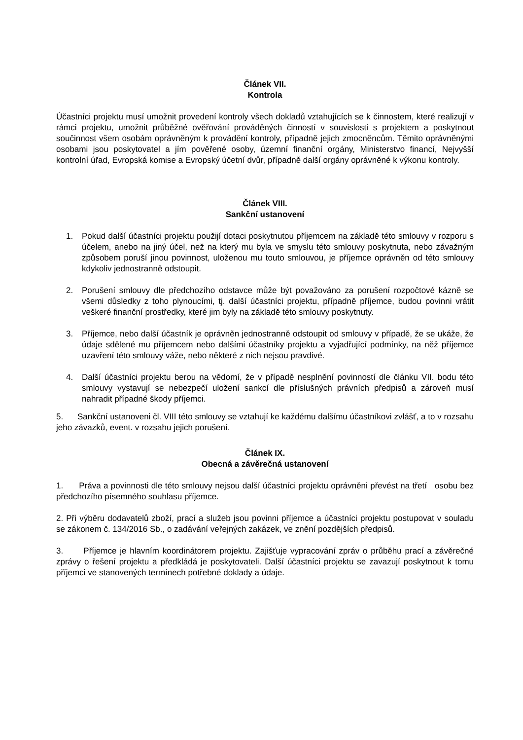Článek VII.
Kontrola
Účastníci projektu musí umožnit provedení kontroly všech dokladů vztahujících se k činnostem, které realizují v rámci projektu, umožnit průběžné ověřování prováděných činností v souvislosti s projektem a poskytnout součinnost všem osobám oprávněným k provádění kontroly, případně jejich zmocněncům. Těmito oprávněnými osobami jsou poskytovatel a jím pověřené osoby, územní finanční orgány, Ministerstvo financí, Nejvyšší kontrolní úřad, Evropská komise a Evropský účetní dvůr, případně další orgány oprávněné k výkonu kontroly.
Článek VIII.
Sankční ustanovení
1. Pokud další účastníci projektu použijí dotaci poskytnutou příjemcem na základě této smlouvy v rozporu s účelem, anebo na jiný účel, než na který mu byla ve smyslu této smlouvy poskytnuta, nebo závažným způsobem poruší jinou povinnost, uloženou mu touto smlouvou, je příjemce oprávněn od této smlouvy kdykoliv jednostranně odstoupit.
2. Porušení smlouvy dle předchozího odstavce může být považováno za porušení rozpočtové kázně se všemi důsledky z toho plynoucími, tj. další účastníci projektu, případně příjemce, budou povinni vrátit veškeré finanční prostředky, které jim byly na základě této smlouvy poskytnuty.
3. Příjemce, nebo další účastník je oprávněn jednostranně odstoupit od smlouvy v případě, že se ukáže, že údaje sdělené mu příjemcem nebo dalšími účastníky projektu a vyjadřující podmínky, na něž příjemce uzavření této smlouvy váže, nebo některé z nich nejsou pravdivé.
4. Další účastníci projektu berou na vědomí, že v případě nesplnění povinností dle článku VII. bodu této smlouvy vystavují se nebezpečí uložení sankcí dle příslušných právních předpisů a zároveň musí nahradit případné škody příjemci.
5. Sankční ustanoveni čl. VIII této smlouvy se vztahují ke každému dalšímu účastníkovi zvlášť, a to v rozsahu jeho závazků, event. v rozsahu jejich porušení.
Článek IX.
Obecná a závěrečná ustanovení
1. Práva a povinnosti dle této smlouvy nejsou další účastníci projektu oprávněni převést na třetí osobu bez předchozího písemného souhlasu příjemce.
2. Při výběru dodavatelů zboží, prací a služeb jsou povinni příjemce a účastníci projektu postupovat v souladu se zákonem č. 134/2016 Sb., o zadávání veřejných zakázek, ve znění pozdějších předpisů.
3. Příjemce je hlavním koordinátorem projektu. Zajišťuje vypracování zpráv o průběhu prací a závěrečné zprávy o řešení projektu a předkládá je poskytovateli. Další účastníci projektu se zavazují poskytnout k tomu příjemci ve stanovených termínech potřebné doklady a údaje.